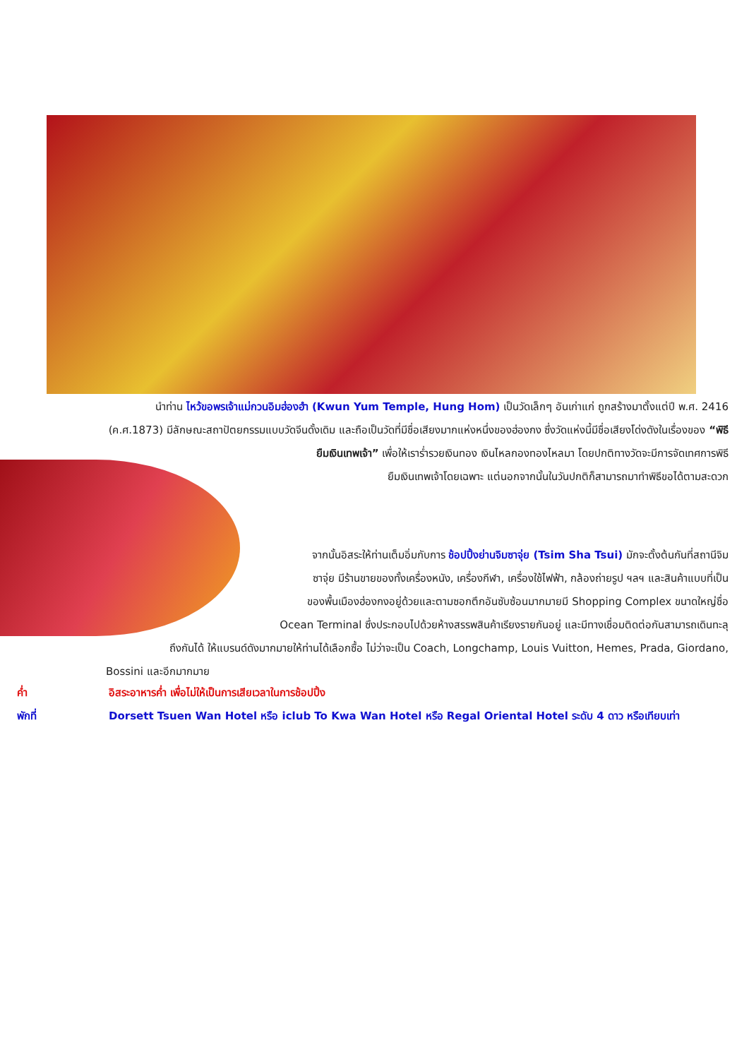นำท่าน ไหว้ขอพรเจ้าแม่กวนอิมฮ่องฮำ (Kwun Yum Temple, Hung Hom) เป็นวัดเล็กๆ อันเก่าแก่ ถูกสร้างมาตั้งแต่ปี พ.ศ. 2416 (ค.ศ.1873) มีลักษณะสถาปัตยกรรมแบบวัดจีนดั้งเดิม และถือเป็นวัดที่มีชื่อเสียงมากแห่งหนึ่งของฮ่องกง ซึ่งวัดแห่งนี้มีชื่อเสียงโด่งดังในเรื่องของ “พิธียืมเงินเทพเจ้า” เพื่อให้เราร่ำรวยเงินทอง เงินไหลกองทองไหลมา โดยปกติทางวัดจะมีการจัดเทศการพิธี
ยืมเงินเทพเจ้าโดยเฉพาะ แต่นอกจากนั้นในวันปกติก็สามารถมาทำพิธีขอได้ตามสะดวก
จากนั้นอิสระให้ท่านเต็มอิ่มกับการ ช้อปปิ้งย่านจิมซาจุ่ย (Tsim Sha Tsui) มักจะตั้งต้นกันที่สถานีจิม
ซาจุ่ย มีร้านขายของทั้งเครื่องหนัง, เครื่องกีฬา, เครื่องใช้ไฟฟ้า, กล้องถ่ายรูป ฯลฯ และสินค้าแบบที่เป็น
ของพื้นเมืองฮ่องกงอยู่ด้วยและตามซอกตึกอันซับซ้อนมากมายมี Shopping Complex ขนาดใหญ่ชื่อ
Ocean Terminal ซึ่งประกอบไปด้วยห้างสรรพสินค้าเรียงรายกันอยู่ และมีทางเชื่อมติดต่อกันสามารถเดินทะลุ
ถึงกันได้ ให้แบรนด์ดังมากมายให้ท่านได้เลือกซื้อ ไม่ว่าจะเป็น Coach, Longchamp, Louis Vuitton, Hemes, Prada, Giordano,
Bossini และอีกมากมาย
ค่ำ อิสระอาหารค่ำ เพื่อไม่ให้เป็นการเสียเวลาในการช้อปปิ้ง
พักที่ Dorsett Tsuen Wan Hotel หรือ iclub To Kwa Wan Hotel หรือ Regal Oriental Hotel ระดับ 4 ดาว หรือเทียบเท่า